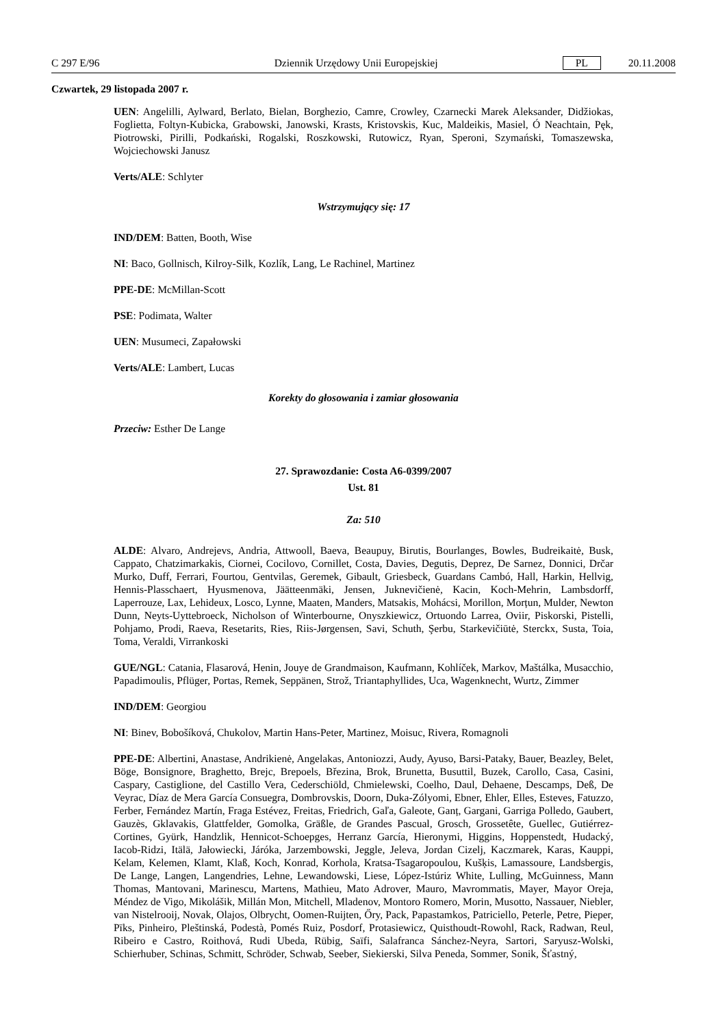C 297 E/96 Dziennik Urzędowy Unii Europejskiej PL 20.11.2008
Czwartek, 29 listopada 2007 r.
UEN: Angelilli, Aylward, Berlato, Bielan, Borghezio, Camre, Crowley, Czarnecki Marek Aleksander, Didžiokas, Foglietta, Foltyn-Kubicka, Grabowski, Janowski, Krasts, Kristovskis, Kuc, Maldeikis, Masiel, Ó Neachtain, Pęk, Piotrowski, Pirilli, Podkański, Rogalski, Roszkowski, Rutowicz, Ryan, Speroni, Szymański, Tomaszewska, Wojciechowski Janusz
Verts/ALE: Schlyter
Wstrzymujący się: 17
IND/DEM: Batten, Booth, Wise
NI: Baco, Gollnisch, Kilroy-Silk, Kozlík, Lang, Le Rachinel, Martinez
PPE-DE: McMillan-Scott
PSE: Podimata, Walter
UEN: Musumeci, Zapałowski
Verts/ALE: Lambert, Lucas
Korekty do głosowania i zamiar głosowania
Przeciw: Esther De Lange
27. Sprawozdanie: Costa A6-0399/2007
Ust. 81
Za: 510
ALDE: Alvaro, Andrejevs, Andria, Attwooll, Baeva, Beaupuy, Birutis, Bourlanges, Bowles, Budreikaitė, Busk, Cappato, Chatzimarkakis, Ciornei, Cocilovo, Cornillet, Costa, Davies, Degutis, Deprez, De Sarnez, Donnici, Drčar Murko, Duff, Ferrari, Fourtou, Gentvilas, Geremek, Gibault, Griesbeck, Guardans Cambó, Hall, Harkin, Hellvig, Hennis-Plasschaert, Hyusmenova, Jäätteenmäki, Jensen, Juknevičienė, Kacin, Koch-Mehrin, Lambsdorff, Laperrouze, Lax, Lehideux, Losco, Lynne, Maaten, Manders, Matsakis, Mohácsi, Morillon, Morțun, Mulder, Newton Dunn, Neyts-Uyttebroeck, Nicholson of Winterbourne, Onyszkiewicz, Ortuondo Larrea, Oviir, Piskorski, Pistelli, Pohjamo, Prodi, Raeva, Resetarits, Ries, Riis-Jørgensen, Savi, Schuth, Şerbu, Starkevičiūtė, Sterckx, Susta, Toia, Toma, Veraldi, Virrankoski
GUE/NGL: Catania, Flasarová, Henin, Jouye de Grandmaison, Kaufmann, Kohlíček, Markov, Maštálka, Musacchio, Papadimoulis, Pflüger, Portas, Remek, Seppänen, Strož, Triantaphyllides, Uca, Wagenknecht, Wurtz, Zimmer
IND/DEM: Georgiou
NI: Binev, Bobošíková, Chukolov, Martin Hans-Peter, Martinez, Moisuc, Rivera, Romagnoli
PPE-DE: Albertini, Anastase, Andrikienė, Angelakas, Antoniozzi, Audy, Ayuso, Barsi-Pataky, Bauer, Beazley, Belet, Böge, Bonsignore, Braghetto, Brejc, Brepoels, Březina, Brok, Brunetta, Busuttil, Buzek, Carollo, Casa, Casini, Caspary, Castiglione, del Castillo Vera, Cederschiöld, Chmielewski, Coelho, Daul, Dehaene, Descamps, Deß, De Veyrac, Díaz de Mera García Consuegra, Dombrovskis, Doorn, Duka-Zólyomi, Ebner, Ehler, Elles, Esteves, Fatuzzo, Ferber, Fernández Martín, Fraga Estévez, Freitas, Friedrich, Gaľa, Galeote, Ganț, Gargani, Garriga Polledo, Gaubert, Gauzès, Gklavakis, Glattfelder, Gomolka, Gräßle, de Grandes Pascual, Grosch, Grossetête, Guellec, Gutiérrez-Cortines, Gyürk, Handzlik, Hennicot-Schoepges, Herranz García, Hieronymi, Higgins, Hoppenstedt, Hudacký, Iacob-Ridzi, Itälä, Jałowiecki, Járóka, Jarzembowski, Jeggle, Jeleva, Jordan Cizelj, Kaczmarek, Karas, Kauppi, Kelam, Kelemen, Klamt, Klaß, Koch, Konrad, Korhola, Kratsa-Tsagaropoulou, Kušķis, Lamassoure, Landsbergis, De Lange, Langen, Langendries, Lehne, Lewandowski, Liese, López-Istúriz White, Lulling, McGuinness, Mann Thomas, Mantovani, Marinescu, Martens, Mathieu, Mato Adrover, Mauro, Mavrommatis, Mayer, Mayor Oreja, Méndez de Vigo, Mikolášik, Millán Mon, Mitchell, Mladenov, Montoro Romero, Morin, Musotto, Nassauer, Niebler, van Nistelrooij, Novak, Olajos, Olbrycht, Oomen-Ruijten, Őry, Pack, Papastamkos, Patriciello, Peterle, Petre, Pieper, Pīks, Pinheiro, Pleštinská, Podestà, Pomés Ruiz, Posdorf, Protasiewicz, Quisthoudt-Rowohl, Rack, Radwan, Reul, Ribeiro e Castro, Roithová, Rudi Ubeda, Rübig, Saïfi, Salafranca Sánchez-Neyra, Sartori, Saryusz-Wolski, Schierhuber, Schinas, Schmitt, Schröder, Schwab, Seeber, Siekierski, Silva Peneda, Sommer, Sonik, Šťastný,